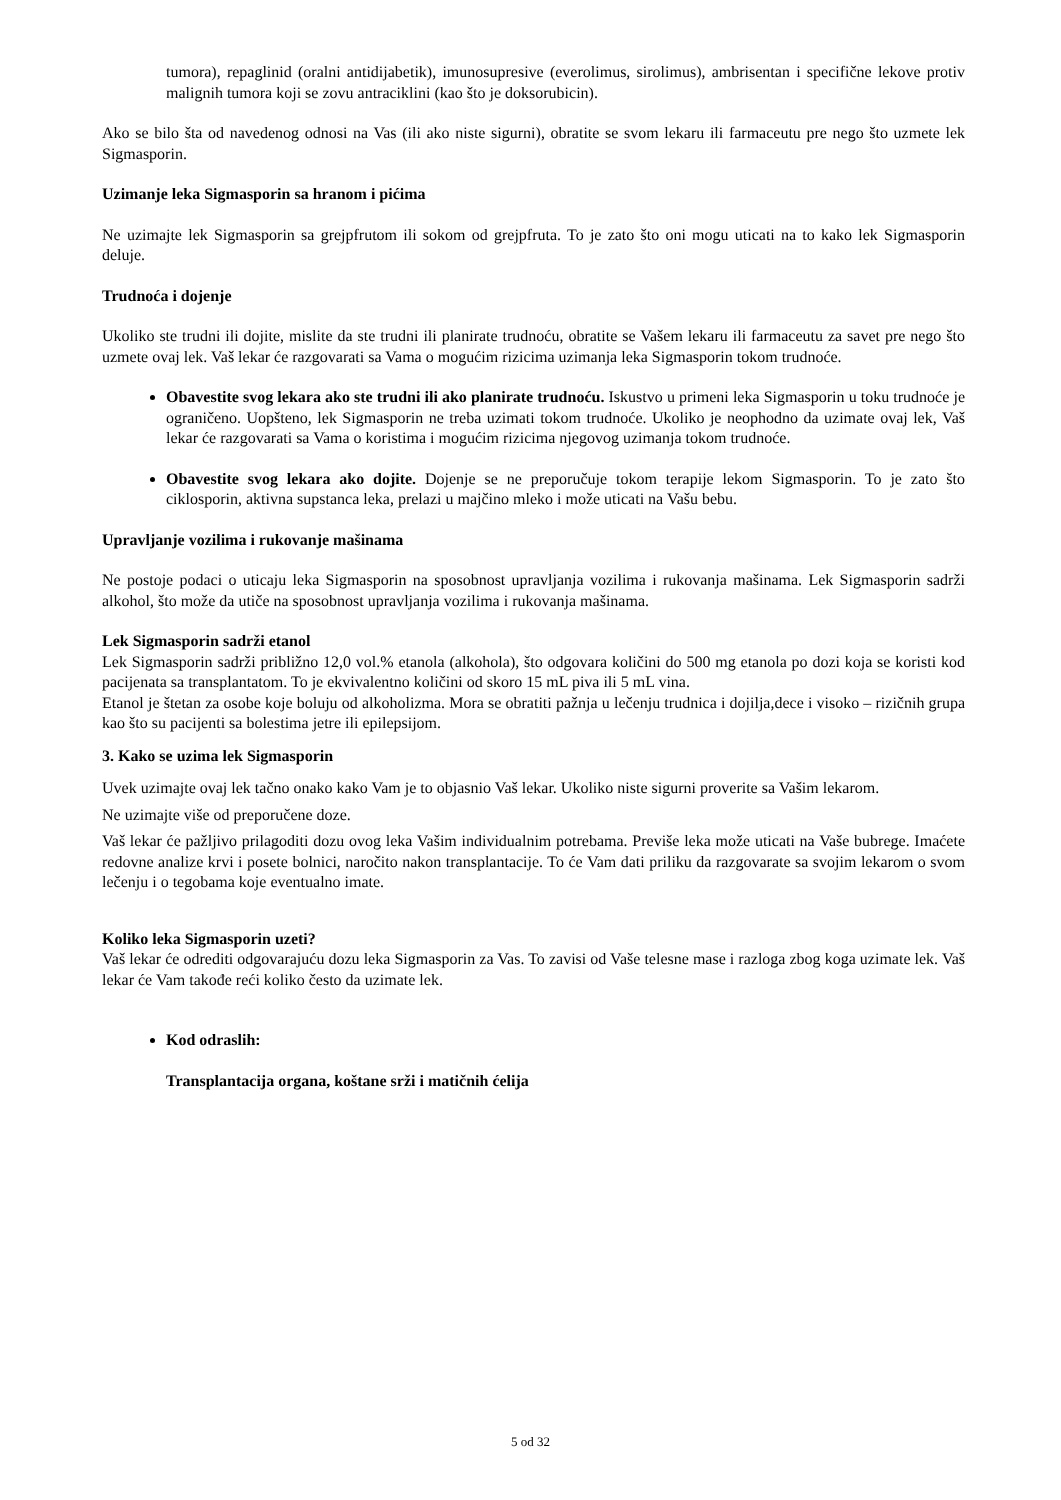tumora), repaglinid (oralni antidijabetik), imunosupresive (everolimus, sirolimus), ambrisentan i specifične lekove protiv malignih tumora koji se zovu antraciklini (kao što je doksorubicin).
Ako se bilo šta od navedenog odnosi na Vas (ili ako niste sigurni), obratite se svom lekaru ili farmaceutu pre nego što uzmete lek Sigmasporin.
Uzimanje leka Sigmasporin sa hranom i pićima
Ne uzimajte lek Sigmasporin sa grejpfrutom ili sokom od grejpfruta. To je zato što oni mogu uticati na to kako lek Sigmasporin deluje.
Trudnoća i dojenje
Ukoliko ste trudni ili dojite, mislite da ste trudni ili planirate trudnoću, obratite se Vašem lekaru ili farmaceutu za savet pre nego što uzmete ovaj lek. Vaš lekar će razgovarati sa Vama o mogućim rizicima uzimanja leka Sigmasporin tokom trudnoće.
Obavestite svog lekara ako ste trudni ili ako planirate trudnoću. Iskustvo u primeni leka Sigmasporin u toku trudnoće je ograničeno. Uopšteno, lek Sigmasporin ne treba uzimati tokom trudnoće. Ukoliko je neophodno da uzimate ovaj lek, Vaš lekar će razgovarati sa Vama o koristima i mogućim rizicima njegovog uzimanja tokom trudnoće.
Obavestite svog lekara ako dojite. Dojenje se ne preporučuje tokom terapije lekom Sigmasporin. To je zato što ciklosporin, aktivna supstanca leka, prelazi u majčino mleko i može uticati na Vašu bebu.
Upravljanje vozilima i rukovanje mašinama
Ne postoje podaci o uticaju leka Sigmasporin na sposobnost upravljanja vozilima i rukovanja mašinama. Lek Sigmasporin sadrži alkohol, što može da utiče na sposobnost upravljanja vozilima i rukovanja mašinama.
Lek Sigmasporin sadrži etanol
Lek Sigmasporin sadrži približno 12,0 vol.% etanola (alkohola), što odgovara količini do 500 mg etanola po dozi koja se koristi kod pacijenata sa transplantatom. To je ekvivalentno količini od skoro 15 mL piva ili 5 mL vina.
Etanol je štetan za osobe koje boluju od alkoholizma. Mora se obratiti pažnja u lečenju trudnica i dojilja,dece i visoko – rizičnih grupa kao što su pacijenti sa bolestima jetre ili epilepsijom.
3. Kako se uzima lek Sigmasporin
Uvek uzimajte ovaj lek tačno onako kako Vam je to objasnio Vaš lekar. Ukoliko niste sigurni proverite sa Vašim lekarom.
Ne uzimajte više od preporučene doze.
Vaš lekar će pažljivo prilagoditi dozu ovog leka Vašim individualnim potrebama. Previše leka može uticati na Vaše bubrege. Imaćete redovne analize krvi i posete bolnici, naročito nakon transplantacije. To će Vam dati priliku da razgovarate sa svojim lekarom o svom lečenju i o tegobama koje eventualno imate.
Koliko leka Sigmasporin uzeti?
Vaš lekar će odrediti odgovarajuću dozu leka Sigmasporin za Vas. To zavisi od Vaše telesne mase i razloga zbog koga uzimate lek. Vaš lekar će Vam takođe reći koliko često da uzimate lek.
Kod odraslih:
Transplantacija organa, koštane srži i matičnih ćelija
5 od 32